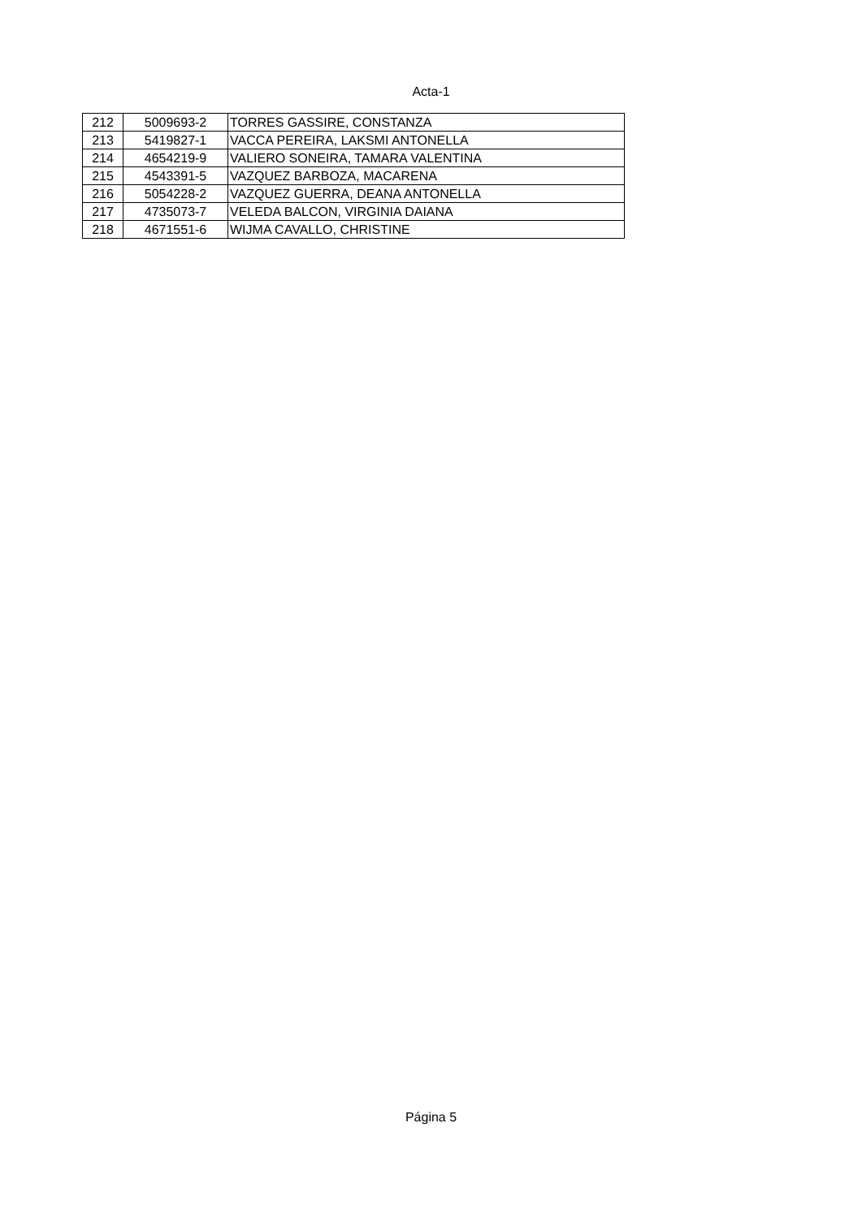Acta-1
| 212 | 5009693-2 | TORRES GASSIRE, CONSTANZA |
| 213 | 5419827-1 | VACCA PEREIRA, LAKSMI ANTONELLA |
| 214 | 4654219-9 | VALIERO SONEIRA, TAMARA VALENTINA |
| 215 | 4543391-5 | VAZQUEZ BARBOZA, MACARENA |
| 216 | 5054228-2 | VAZQUEZ GUERRA, DEANA ANTONELLA |
| 217 | 4735073-7 | VELEDA BALCON, VIRGINIA DAIANA |
| 218 | 4671551-6 | WIJMA CAVALLO, CHRISTINE |
Página 5